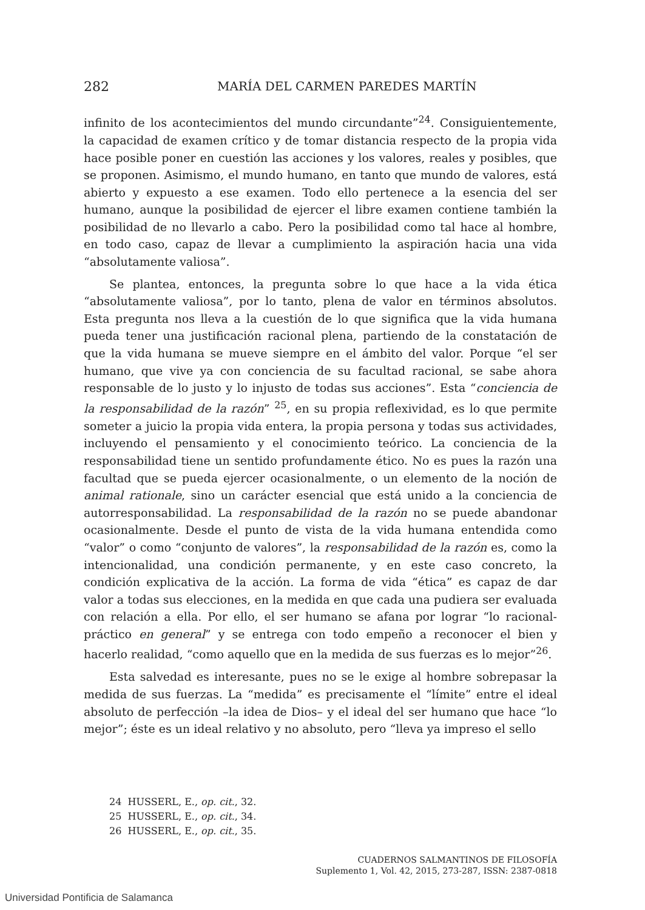282 MARÍA DEL CARMEN PAREDES MARTÍN
infinito de los acontecimientos del mundo circundante”<sup>24</sup>. Consiguientemente, la capacidad de examen crítico y de tomar distancia respecto de la propia vida hace posible poner en cuestión las acciones y los valores, reales y posibles, que se proponen. Asimismo, el mundo humano, en tanto que mundo de valores, está abierto y expuesto a ese examen. Todo ello pertenece a la esencia del ser humano, aunque la posibilidad de ejercer el libre examen contiene también la posibilidad de no llevarlo a cabo. Pero la posibilidad como tal hace al hombre, en todo caso, capaz de llevar a cumplimiento la aspiración hacia una vida “absolutamente valiosa”.
Se plantea, entonces, la pregunta sobre lo que hace a la vida ética “absolutamente valiosa”, por lo tanto, plena de valor en términos absolutos. Esta pregunta nos lleva a la cuestión de lo que significa que la vida humana pueda tener una justificación racional plena, partiendo de la constatación de que la vida humana se mueve siempre en el ámbito del valor. Porque “el ser humano, que vive ya con conciencia de su facultad racional, se sabe ahora responsable de lo justo y lo injusto de todas sus acciones”. Esta “conciencia de la responsabilidad de la razón” <sup>25</sup>, en su propia reflexividad, es lo que permite someter a juicio la propia vida entera, la propia persona y todas sus actividades, incluyendo el pensamiento y el conocimiento teórico. La conciencia de la responsabilidad tiene un sentido profundamente ético. No es pues la razón una facultad que se pueda ejercer ocasionalmente, o un elemento de la noción de animal rationale, sino un carácter esencial que está unido a la conciencia de autorresponsabilidad. La responsabilidad de la razón no se puede abandonar ocasionalmente. Desde el punto de vista de la vida humana entendida como “valor” o como “conjunto de valores”, la responsabilidad de la razón es, como la intencionalidad, una condición permanente, y en este caso concreto, la condición explicativa de la acción. La forma de vida “ética” es capaz de dar valor a todas sus elecciones, en la medida en que cada una pudiera ser evaluada con relación a ella. Por ello, el ser humano se afana por lograr “lo racional-práctico en general” y se entrega con todo empeño a reconocer el bien y hacerlo realidad, “como aquello que en la medida de sus fuerzas es lo mejor”<sup>26</sup>.
Esta salvedad es interesante, pues no se le exige al hombre sobrepasar la medida de sus fuerzas. La “medida” es precisamente el “límite” entre el ideal absoluto de perfección –la idea de Dios– y el ideal del ser humano que hace “lo mejor”; éste es un ideal relativo y no absoluto, pero “lleva ya impreso el sello
24 HUSSERL, E., op. cit., 32.
25 HUSSERL, E., op. cit., 34.
26 HUSSERL, E., op. cit., 35.
CUADERNOS SALMANTINOS DE FILOSOFÍA
Suplemento 1, Vol. 42, 2015, 273-287, ISSN: 2387-0818
Universidad Pontificia de Salamanca